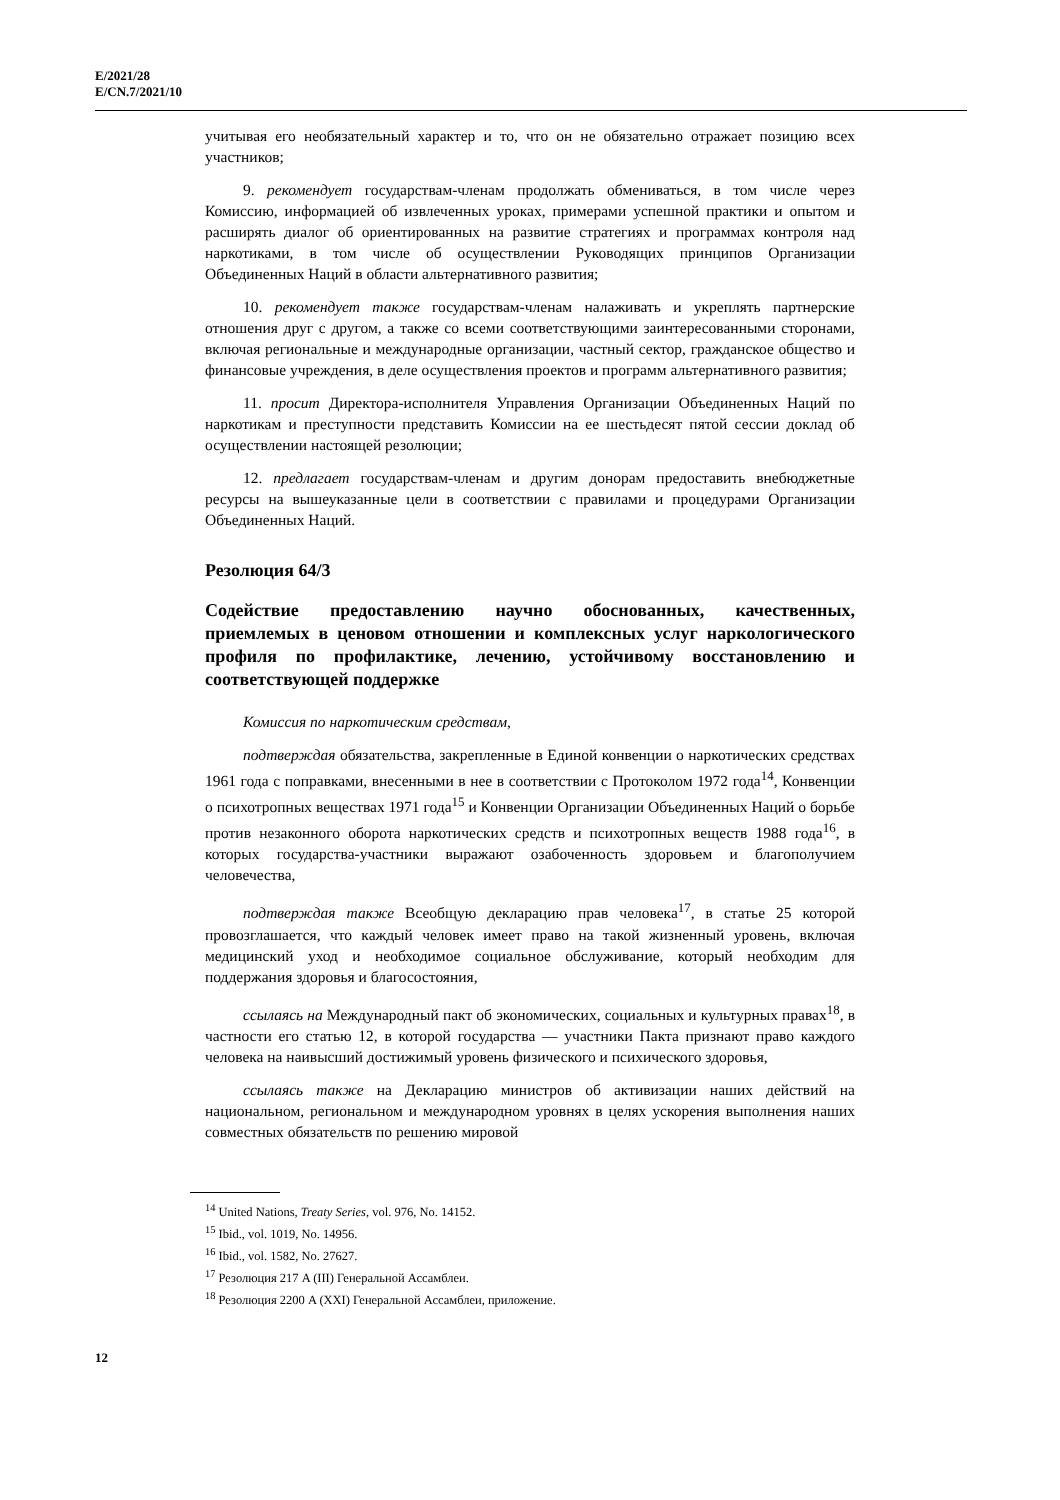E/2021/28
E/CN.7/2021/10
учитывая его необязательный характер и то, что он не обязательно отражает позицию всех участников;
9. рекомендует государствам-членам продолжать обмениваться, в том числе через Комиссию, информацией об извлеченных уроках, примерами успешной практики и опытом и расширять диалог об ориентированных на развитие стратегиях и программах контроля над наркотиками, в том числе об осуществлении Руководящих принципов Организации Объединенных Наций в области альтернативного развития;
10. рекомендует также государствам-членам налаживать и укреплять партнерские отношения друг с другом, а также со всеми соответствующими заинтересованными сторонами, включая региональные и международные организации, частный сектор, гражданское общество и финансовые учреждения, в деле осуществления проектов и программ альтернативного развития;
11. просит Директора-исполнителя Управления Организации Объединенных Наций по наркотикам и преступности представить Комиссии на ее шестьдесят пятой сессии доклад об осуществлении настоящей резолюции;
12. предлагает государствам-членам и другим донорам предоставить внебюджетные ресурсы на вышеуказанные цели в соответствии с правилами и процедурами Организации Объединенных Наций.
Резолюция 64/3
Содействие предоставлению научно обоснованных, качественных, приемлемых в ценовом отношении и комплексных услуг наркологического профиля по профилактике, лечению, устойчивому восстановлению и соответствующей поддержке
Комиссия по наркотическим средствам,
подтверждая обязательства, закрепленные в Единой конвенции о наркотических средствах 1961 года с поправками, внесенными в нее в соответствии с Протоколом 1972 года<sup>14</sup>, Конвенции о психотропных веществах 1971 года<sup>15</sup> и Конвенции Организации Объединенных Наций о борьбе против незаконного оборота наркотических средств и психотропных веществ 1988 года<sup>16</sup>, в которых государства-участники выражают озабоченность здоровьем и благополучием человечества,
подтверждая также Всеобщую декларацию прав человека<sup>17</sup>, в статье 25 которой провозглашается, что каждый человек имеет право на такой жизненный уровень, включая медицинский уход и необходимое социальное обслуживание, который необходим для поддержания здоровья и благосостояния,
ссылаясь на Международный пакт об экономических, социальных и культурных правах<sup>18</sup>, в частности его статью 12, в которой государства — участники Пакта признают право каждого человека на наивысший достижимый уровень физического и психического здоровья,
ссылаясь также на Декларацию министров об активизации наших действий на национальном, региональном и международном уровнях в целях ускорения выполнения наших совместных обязательств по решению мировой
<sup>14</sup> United Nations, Treaty Series, vol. 976, No. 14152.
<sup>15</sup> Ibid., vol. 1019, No. 14956.
<sup>16</sup> Ibid., vol. 1582, No. 27627.
<sup>17</sup> Резолюция 217 A (III) Генеральной Ассамблеи.
<sup>18</sup> Резолюция 2200 A (XXI) Генеральной Ассамблеи, приложение.
12